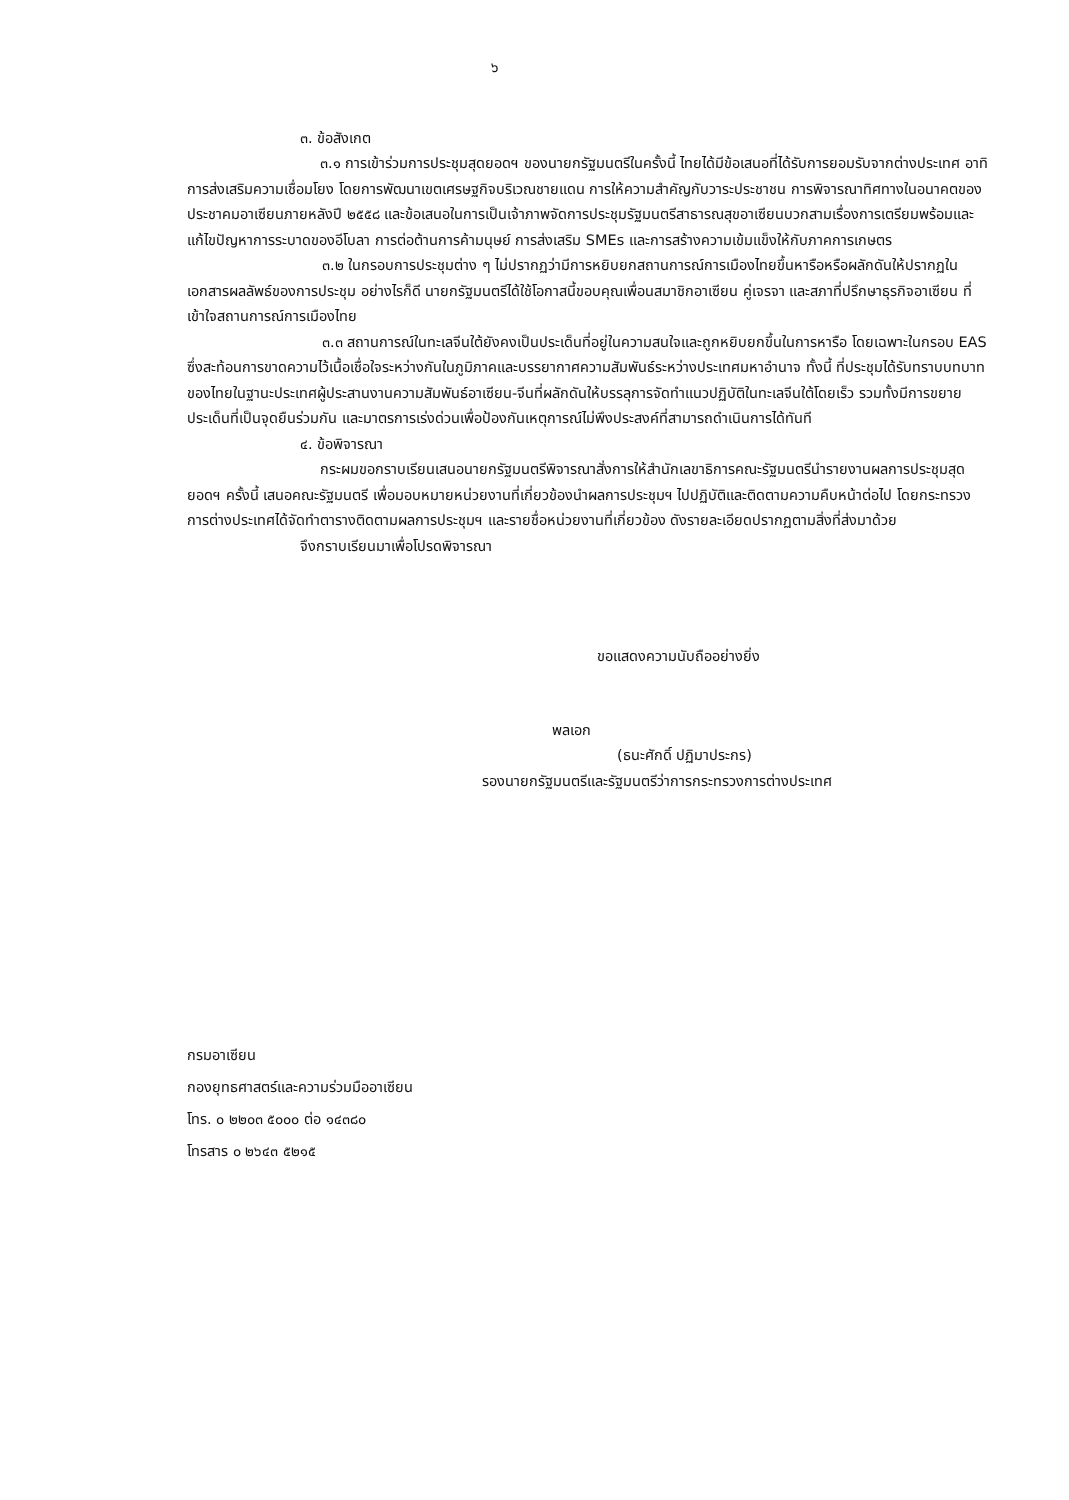๖
๓. ข้อสังเกต
๓.๑ การเข้าร่วมการประชุมสุดยอดฯ ของนายกรัฐมนตรีในครั้งนี้ ไทยได้มีข้อเสนอที่ได้รับการยอมรับจากต่างประเทศ อาทิ การส่งเสริมความเชื่อมโยง โดยการพัฒนาเขตเศรษฐกิจบริเวณชายแดน การให้ความสำคัญกับวาระประชาชน การพิจารณาทิศทางในอนาคตของประชาคมอาเซียนภายหลังปี ๒๕๕๘ และข้อเสนอในการเป็นเจ้าภาพจัดการประชุมรัฐมนตรีสาธารณสุขอาเซียนบวกสามเรื่องการเตรียมพร้อมและแก้ไขปัญหาการระบาดของอีโบลา การต่อต้านการค้ามนุษย์ การส่งเสริม SMEs และการสร้างความเข้มแข็งให้กับภาคการเกษตร
๓.๒ ในกรอบการประชุมต่าง ๆ ไม่ปรากฏว่ามีการหยิบยกสถานการณ์การเมืองไทยขึ้นหารือหรือผลักดันให้ปรากฏในเอกสารผลลัพธ์ของการประชุม อย่างไรก็ดี นายกรัฐมนตรีได้ใช้โอกาสนี้ขอบคุณเพื่อนสมาชิกอาเซียน คู่เจรจา และสภาที่ปรึกษาธุรกิจอาเซียน ที่เข้าใจสถานการณ์การเมืองไทย
๓.๓ สถานการณ์ในทะเลจีนใต้ยังคงเป็นประเด็นที่อยู่ในความสนใจและถูกหยิบยกขึ้นในการหารือ โดยเฉพาะในกรอบ EAS ซึ่งสะท้อนการขาดความไว้เนื้อเชื่อใจระหว่างกันในภูมิภาคและบรรยากาศความสัมพันธ์ระหว่างประเทศมหาอำนาจ ทั้งนี้ ที่ประชุมได้รับทราบบทบาทของไทยในฐานะประเทศผู้ประสานงานความสัมพันธ์อาเซียน-จีนที่ผลักดันให้บรรลุการจัดทำแนวปฏิบัติในทะเลจีนใต้โดยเร็ว รวมทั้งมีการขยายประเด็นที่เป็นจุดยืนร่วมกัน และมาตรการเร่งด่วนเพื่อป้องกันเหตุการณ์ไม่พึงประสงค์ที่สามารถดำเนินการได้ทันที
๔. ข้อพิจารณา
กระผมขอกราบเรียนเสนอนายกรัฐมนตรีพิจารณาสั่งการให้สำนักเลขาธิการคณะรัฐมนตรีนำรายงานผลการประชุมสุดยอดฯ ครั้งนี้ เสนอคณะรัฐมนตรี เพื่อมอบหมายหน่วยงานที่เกี่ยวข้องนำผลการประชุมฯ ไปปฏิบัติและติดตามความคืบหน้าต่อไป โดยกระทรวงการต่างประเทศได้จัดทำตารางติดตามผลการประชุมฯ และรายชื่อหน่วยงานที่เกี่ยวข้อง ดังรายละเอียดปรากฏตามสิ่งที่ส่งมาด้วย
จึงกราบเรียนมาเพื่อโปรดพิจารณา
ขอแสดงความนับถืออย่างยิ่ง
พลเอก
(ธนะศักดิ์ ปฏิมาประกร)
รองนายกรัฐมนตรีและรัฐมนตรีว่าการกระทรวงการต่างประเทศ
กรมอาเซียน
กองยุทธศาสตร์และความร่วมมืออาเซียน
โทร. ๐ ๒๒๐๓ ๕๐๐๐ ต่อ ๑๔๓๘๐
โทรสาร ๐ ๒๖๔๓ ๕๒๑๕